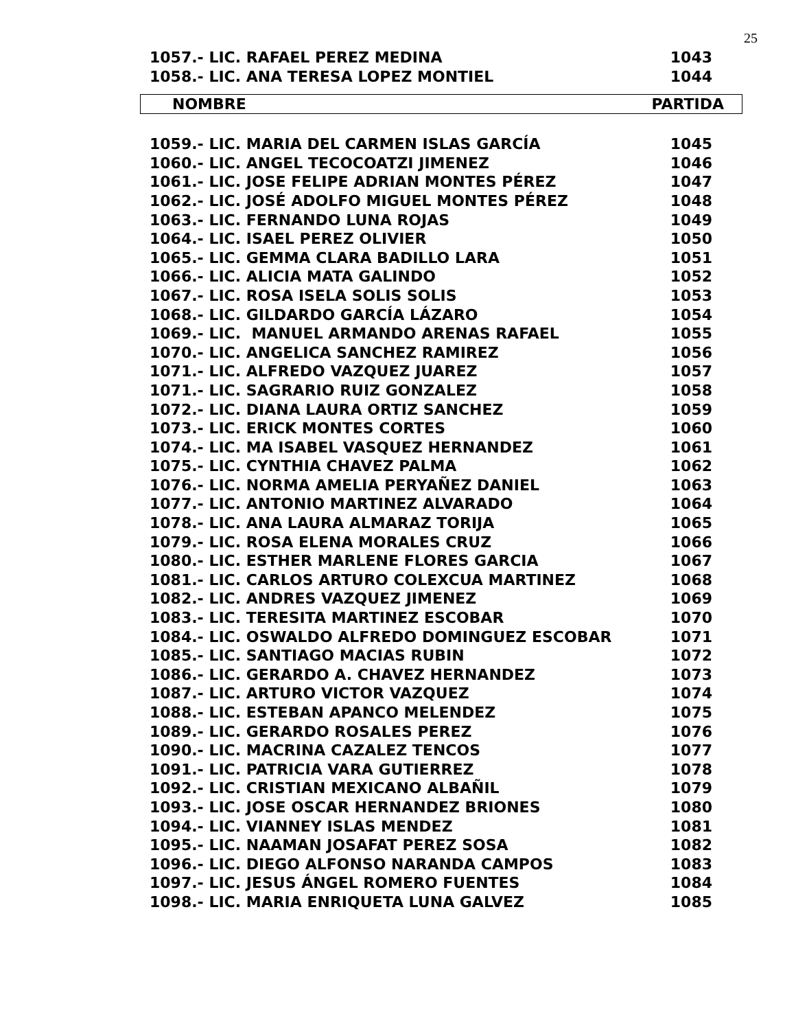25
| 1057.- LIC. RAFAEL PEREZ MEDINA | 1043 |
| 1058.- LIC. ANA TERESA LOPEZ MONTIEL | 1044 |
| NOMBRE | PARTIDA |
| --- | --- |
| 1059.- LIC. MARIA DEL CARMEN ISLAS GARCÍA | 1045 |
| 1060.- LIC. ANGEL TECOCOATZI JIMENEZ | 1046 |
| 1061.- LIC. JOSE FELIPE ADRIAN MONTES PÉREZ | 1047 |
| 1062.- LIC. JOSÉ ADOLFO MIGUEL MONTES PÉREZ | 1048 |
| 1063.- LIC. FERNANDO LUNA ROJAS | 1049 |
| 1064.- LIC. ISAEL PEREZ OLIVIER | 1050 |
| 1065.- LIC. GEMMA CLARA BADILLO LARA | 1051 |
| 1066.- LIC. ALICIA MATA GALINDO | 1052 |
| 1067.- LIC. ROSA ISELA SOLIS SOLIS | 1053 |
| 1068.- LIC. GILDARDO GARCÍA LÁZARO | 1054 |
| 1069.- LIC. MANUEL ARMANDO ARENAS RAFAEL | 1055 |
| 1070.- LIC. ANGELICA SANCHEZ RAMIREZ | 1056 |
| 1071.- LIC. ALFREDO VAZQUEZ JUAREZ | 1057 |
| 1071.- LIC. SAGRARIO RUIZ GONZALEZ | 1058 |
| 1072.- LIC. DIANA LAURA ORTIZ SANCHEZ | 1059 |
| 1073.- LIC. ERICK MONTES CORTES | 1060 |
| 1074.- LIC. MA ISABEL VASQUEZ HERNANDEZ | 1061 |
| 1075.- LIC. CYNTHIA CHAVEZ PALMA | 1062 |
| 1076.- LIC. NORMA AMELIA PERYAÑEZ DANIEL | 1063 |
| 1077.- LIC. ANTONIO MARTINEZ ALVARADO | 1064 |
| 1078.- LIC. ANA LAURA ALMARAZ TORIJA | 1065 |
| 1079.- LIC. ROSA ELENA MORALES CRUZ | 1066 |
| 1080.- LIC. ESTHER MARLENE FLORES GARCIA | 1067 |
| 1081.- LIC. CARLOS ARTURO COLEXCUA MARTINEZ | 1068 |
| 1082.- LIC. ANDRES VAZQUEZ JIMENEZ | 1069 |
| 1083.- LIC. TERESITA MARTINEZ ESCOBAR | 1070 |
| 1084.- LIC. OSWALDO ALFREDO DOMINGUEZ ESCOBAR | 1071 |
| 1085.- LIC. SANTIAGO MACIAS RUBIN | 1072 |
| 1086.- LIC. GERARDO A. CHAVEZ HERNANDEZ | 1073 |
| 1087.- LIC. ARTURO VICTOR VAZQUEZ | 1074 |
| 1088.- LIC. ESTEBAN APANCO MELENDEZ | 1075 |
| 1089.- LIC. GERARDO ROSALES PEREZ | 1076 |
| 1090.- LIC. MACRINA CAZALEZ TENCOS | 1077 |
| 1091.- LIC. PATRICIA VARA GUTIERREZ | 1078 |
| 1092.- LIC. CRISTIAN MEXICANO ALBAÑIL | 1079 |
| 1093.- LIC. JOSE OSCAR HERNANDEZ BRIONES | 1080 |
| 1094.- LIC. VIANNEY ISLAS MENDEZ | 1081 |
| 1095.- LIC. NAAMAN JOSAFAT PEREZ SOSA | 1082 |
| 1096.- LIC. DIEGO ALFONSO NARANDA CAMPOS | 1083 |
| 1097.- LIC. JESUS ÁNGEL ROMERO FUENTES | 1084 |
| 1098.- LIC. MARIA ENRIQUETA LUNA GALVEZ | 1085 |